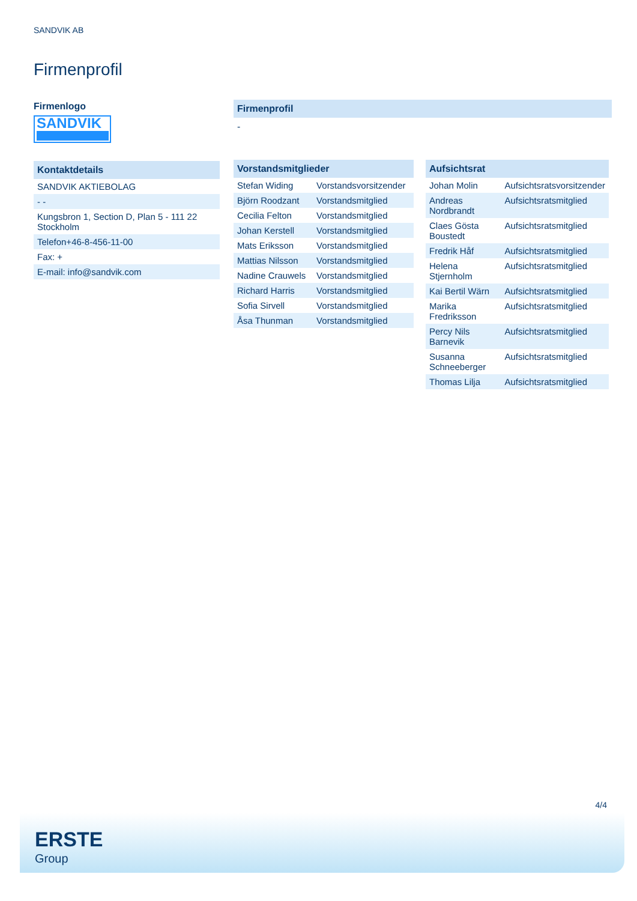SANDVIK AB
Firmenprofil
Firmenlogo
SANDVIK
Kontaktdetails
| SANDVIK AKTIEBOLAG |
| - - |
| Kungsbron 1, Section D, Plan 5 - 111 22 Stockholm |
| Telefon+46-8-456-11-00 |
| Fax: + |
| E-mail: info@sandvik.com |
Firmenprofil
-
Vorstandsmitglieder
| Stefan Widing | Vorstandsvorsitzender |
| Björn Roodzant | Vorstandsmitglied |
| Cecilia Felton | Vorstandsmitglied |
| Johan Kerstell | Vorstandsmitglied |
| Mats Eriksson | Vorstandsmitglied |
| Mattias Nilsson | Vorstandsmitglied |
| Nadine Crauwels | Vorstandsmitglied |
| Richard Harris | Vorstandsmitglied |
| Sofia Sirvell | Vorstandsmitglied |
| Åsa Thunman | Vorstandsmitglied |
Aufsichtsrat
| Johan Molin | Aufsichtsratsvorsitzender |
| Andreas Nordbrandt | Aufsichtsratsmitglied |
| Claes Gösta Boustedt | Aufsichtsratsmitglied |
| Fredrik Håf | Aufsichtsratsmitglied |
| Helena Stjernholm | Aufsichtsratsmitglied |
| Kai Bertil Wärn | Aufsichtsratsmitglied |
| Marika Fredriksson | Aufsichtsratsmitglied |
| Percy Nils Barnevik | Aufsichtsratsmitglied |
| Susanna Schneeberger | Aufsichtsratsmitglied |
| Thomas Lilja | Aufsichtsratsmitglied |
4/4
ERSTE
Group